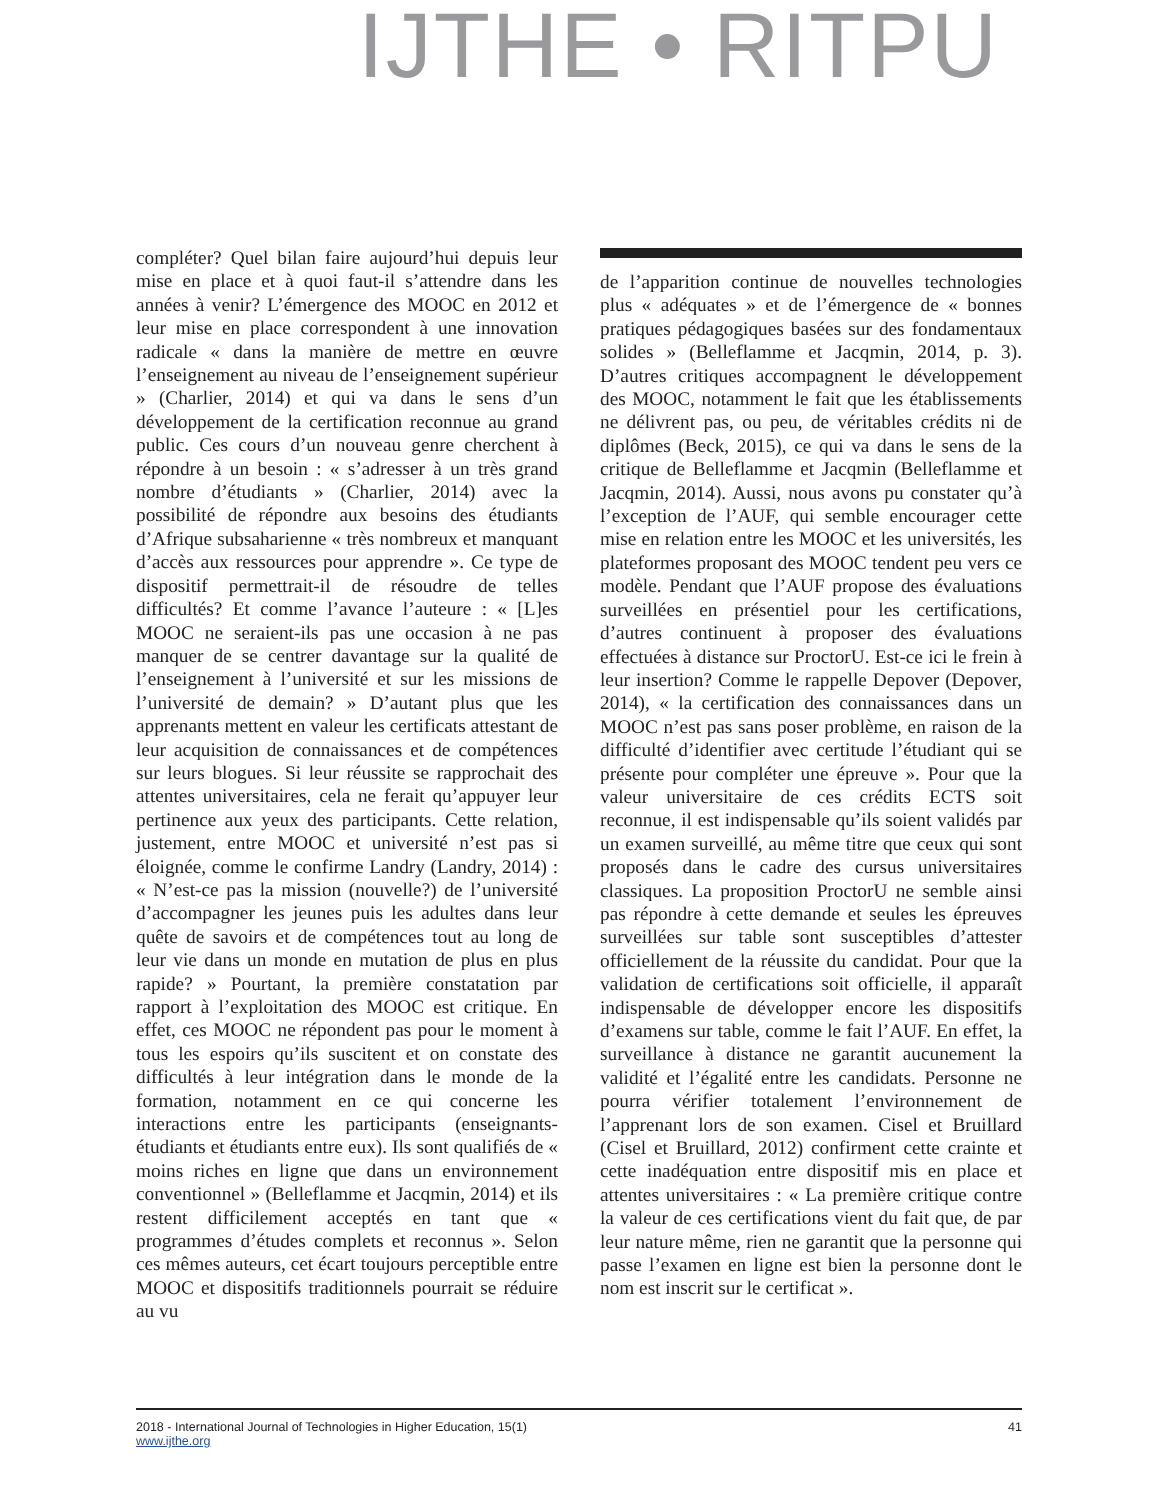IJTHE • RITPU
compléter? Quel bilan faire aujourd’hui depuis leur mise en place et à quoi faut-il s’attendre dans les années à venir? L’émergence des MOOC en 2012 et leur mise en place correspondent à une innovation radicale « dans la manière de mettre en œuvre l’enseignement au niveau de l’enseignement supérieur » (Charlier, 2014) et qui va dans le sens d’un développement de la certification reconnue au grand public. Ces cours d’un nouveau genre cherchent à répondre à un besoin : « s’adresser à un très grand nombre d’étudiants » (Charlier, 2014) avec la possibilité de répondre aux besoins des étudiants d’Afrique subsaharienne « très nombreux et manquant d’accès aux ressources pour apprendre ». Ce type de dispositif permettrait-il de résoudre de telles difficultés? Et comme l’avance l’auteure : « [L]es MOOC ne seraient-ils pas une occasion à ne pas manquer de se centrer davantage sur la qualité de l’enseignement à l’université et sur les missions de l’université de demain? » D’autant plus que les apprenants mettent en valeur les certificats attestant de leur acquisition de connaissances et de compétences sur leurs blogues. Si leur réussite se rapprochait des attentes universitaires, cela ne ferait qu’appuyer leur pertinence aux yeux des participants. Cette relation, justement, entre MOOC et université n’est pas si éloignée, comme le confirme Landry (Landry, 2014) : « N’est-ce pas la mission (nouvelle?) de l’université d’accompagner les jeunes puis les adultes dans leur quête de savoirs et de compétences tout au long de leur vie dans un monde en mutation de plus en plus rapide? » Pourtant, la première constatation par rapport à l’exploitation des MOOC est critique. En effet, ces MOOC ne répondent pas pour le moment à tous les espoirs qu’ils suscitent et on constate des difficultés à leur intégration dans le monde de la formation, notamment en ce qui concerne les interactions entre les participants (enseignants-étudiants et étudiants entre eux). Ils sont qualifiés de « moins riches en ligne que dans un environnement conventionnel » (Belleflamme et Jacqmin, 2014) et ils restent difficilement acceptés en tant que « programmes d’études complets et reconnus ». Selon ces mêmes auteurs, cet écart toujours perceptible entre MOOC et dispositifs traditionnels pourrait se réduire au vu
de l’apparition continue de nouvelles technologies plus « adéquates » et de l’émergence de « bonnes pratiques pédagogiques basées sur des fondamentaux solides » (Belleflamme et Jacqmin, 2014, p. 3). D’autres critiques accompagnent le développement des MOOC, notamment le fait que les établissements ne délivrent pas, ou peu, de véritables crédits ni de diplômes (Beck, 2015), ce qui va dans le sens de la critique de Belleflamme et Jacqmin (Belleflamme et Jacqmin, 2014). Aussi, nous avons pu constater qu’à l’exception de l’AUF, qui semble encourager cette mise en relation entre les MOOC et les universités, les plateformes proposant des MOOC tendent peu vers ce modèle. Pendant que l’AUF propose des évaluations surveillées en présentiel pour les certifications, d’autres continuent à proposer des évaluations effectuées à distance sur ProctorU. Est-ce ici le frein à leur insertion? Comme le rappelle Depover (Depover, 2014), « la certification des connaissances dans un MOOC n’est pas sans poser problème, en raison de la difficulté d’identifier avec certitude l’étudiant qui se présente pour compléter une épreuve ». Pour que la valeur universitaire de ces crédits ECTS soit reconnue, il est indispensable qu’ils soient validés par un examen surveillé, au même titre que ceux qui sont proposés dans le cadre des cursus universitaires classiques. La proposition ProctorU ne semble ainsi pas répondre à cette demande et seules les épreuves surveillées sur table sont susceptibles d’attester officiellement de la réussite du candidat. Pour que la validation de certifications soit officielle, il apparaît indispensable de développer encore les dispositifs d’examens sur table, comme le fait l’AUF. En effet, la surveillance à distance ne garantit aucunement la validité et l’égalité entre les candidats. Personne ne pourra vérifier totalement l’environnement de l’apprenant lors de son examen. Cisel et Bruillard (Cisel et Bruillard, 2012) confirment cette crainte et cette inadéquation entre dispositif mis en place et attentes universitaires : « La première critique contre la valeur de ces certifications vient du fait que, de par leur nature même, rien ne garantit que la personne qui passe l’examen en ligne est bien la personne dont le nom est inscrit sur le certificat ».
2018 - International Journal of Technologies in Higher Education, 15(1)
www.ijthe.org
41